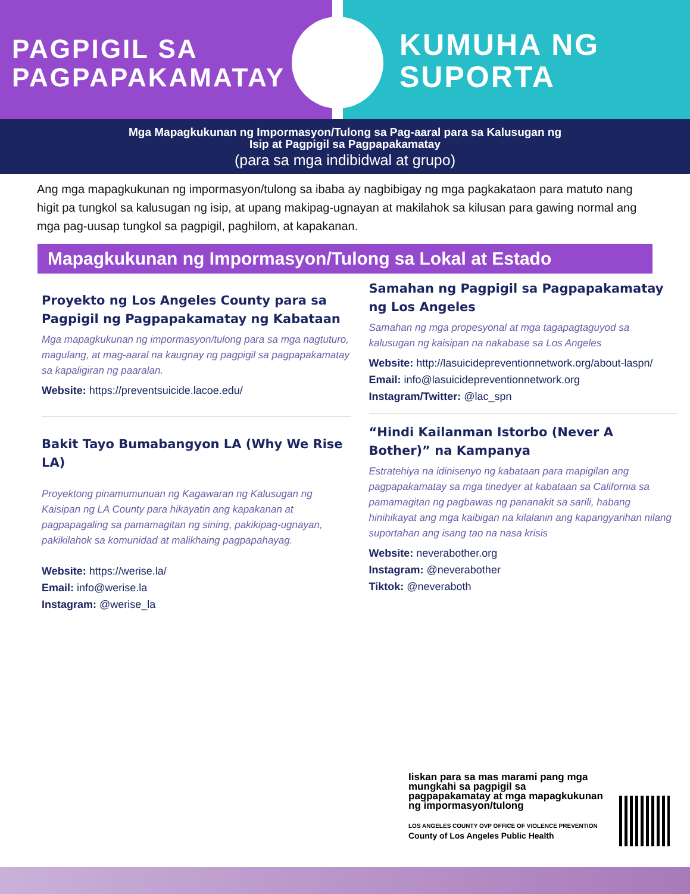PAGPIGIL SA
PAGPAPAKAMATAY
KUMUHA NG
SUPORTA
Mga Mapagkukunan ng Impormasyon/Tulong sa Pag-aaral para sa Kalusugan ng
Isip at Pagpigil sa Pagpapakamatay
(para sa mga indibidwal at grupo)
Ang mga mapagkukunan ng impormasyon/tulong sa ibaba ay nagbibigay ng mga pagkakataon para matuto nang higit pa tungkol sa kalusugan ng isip, at upang makipag-ugnayan at makilahok sa kilusan para gawing normal ang mga pag-uusap tungkol sa pagpigil, paghilom, at kapakanan.
Mapagkukunan ng Impormasyon/Tulong sa Lokal at Estado
Proyekto ng Los Angeles County para sa Pagpigil ng Pagpapakamatay ng Kabataan
Mga mapagkukunan ng impormasyon/tulong para sa mga nagtuturo, magulang, at mag-aaral na kaugnay ng pagpigil sa pagpapakamatay sa kapaligiran ng paaralan.
Website: https://preventsuicide.lacoe.edu/
Bakit Tayo Bumabangyon LA (Why We Rise LA)
Proyektong pinamumunuan ng Kagawaran ng Kalusugan ng Kaisipan ng LA County para hikayatin ang kapakanan at pagpapagaling sa pamamagitan ng sining, pakikipag-ugnayan, pakikilahok sa komunidad at malikhaing pagpapahayag.
Website: https://werise.la/
Email: info@werise.la
Instagram: @werise_la
Samahan ng Pagpigil sa Pagpapakamatay ng Los Angeles
Samahan ng mga propesyonal at mga tagapagtaguyod sa kalusugan ng kaisipan na nakabase sa Los Angeles
Website: http://lasuicidepreventionnetwork.org/about-laspn/
Email: info@lasuicidepreventionnetwork.org
Instagram/Twitter: @lac_spn
“Hindi Kailanman Istorbo (Never A Bother)” na Kampanya
Estratehiya na idinisenyo ng kabataan para mapigilan ang pagpapakamatay sa mga tinedyer at kabataan sa California sa pamamagitan ng pagbawas ng pananakit sa sarili, habang hinihikayat ang mga kaibigan na kilalanin ang kapangyarihan nilang suportahan ang isang tao na nasa krisis
Website: neverabother.org
Instagram: @neverabother
Tiktok: @neveraboth
Iiskan para sa mas marami pang mga mungkahi sa pagpigil sa pagpapakamatay at mga mapagkukunan ng impormasyon/tulong
LOS ANGELES COUNTY OVP OFFICE OF VIOLENCE PREVENTION County of Los Angeles Public Health